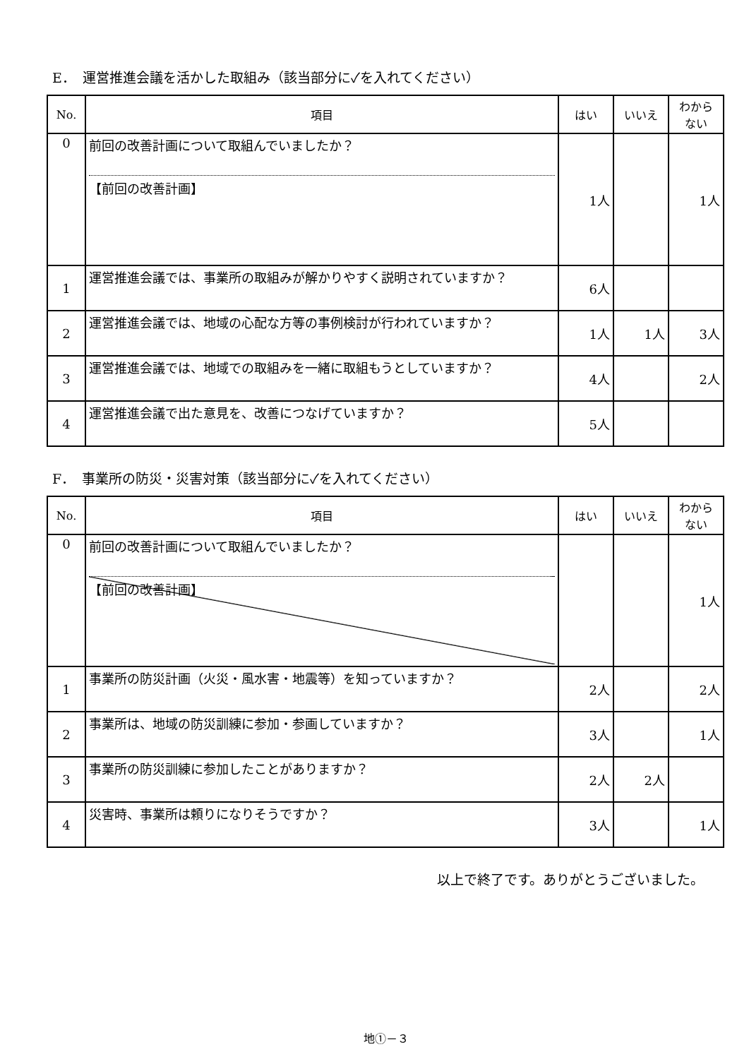E．　運営推進会議を活かした取組み（該当部分に✓を入れてください）
| No. | 項目 | はい | いいえ | わから ない |
| --- | --- | --- | --- | --- |
| 0 | 前回の改善計画について取組んでいましたか？ 【前回の改善計画】 | 1人 | | 1人 |
| 1 | 運営推進会議では、事業所の取組みが解かりやすく説明されていますか？ | 6人 | | |
| 2 | 運営推進会議では、地域の心配な方等の事例検討が行われていますか？ | 1人 | 1人 | 3人 |
| 3 | 運営推進会議では、地域での取組みを一緒に取組もうとしていますか？ | 4人 | | 2人 |
| 4 | 運営推進会議で出た意見を、改善につなげていますか？ | 5人 | | |
F．　事業所の防災・災害対策（該当部分に✓を入れてください）
| No. | 項目 | はい | いいえ | わから ない |
| --- | --- | --- | --- | --- |
| 0 | 前回の改善計画について取組んでいましたか？ 【前回の改善計画】 | | | 1人 |
| 1 | 事業所の防災計画（火災・風水害・地震等）を知っていますか？ | 2人 | | 2人 |
| 2 | 事業所は、地域の防災訓練に参加・参画していますか？ | 3人 | | 1人 |
| 3 | 事業所の防災訓練に参加したことがありますか？ | 2人 | 2人 | |
| 4 | 災害時、事業所は頼りになりそうですか？ | 3人 | | 1人 |
以上で終了です。ありがとうございました。
地①－３